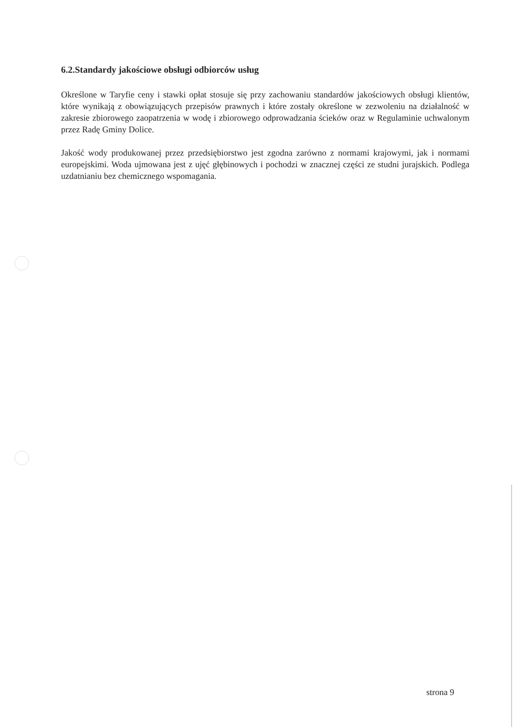6.2.Standardy jakościowe obsługi odbiorców usług
Określone w Taryfie ceny i stawki opłat stosuje się przy zachowaniu standardów jakościowych obsługi klientów, które wynikają z obowiązujących przepisów prawnych i które zostały określone w zezwoleniu na działalność w zakresie zbiorowego zaopatrzenia w wodę i zbiorowego odprowadzania ścieków oraz w Regulaminie uchwalonym przez Radę Gminy Dolice.
Jakość wody produkowanej przez przedsiębiorstwo jest zgodna zarówno z normami krajowymi, jak i normami europejskimi. Woda ujmowana jest z ujęć głębinowych i pochodzi w znacznej części ze studni jurajskich. Podlega uzdatnianiu bez chemicznego wspomagania.
strona 9